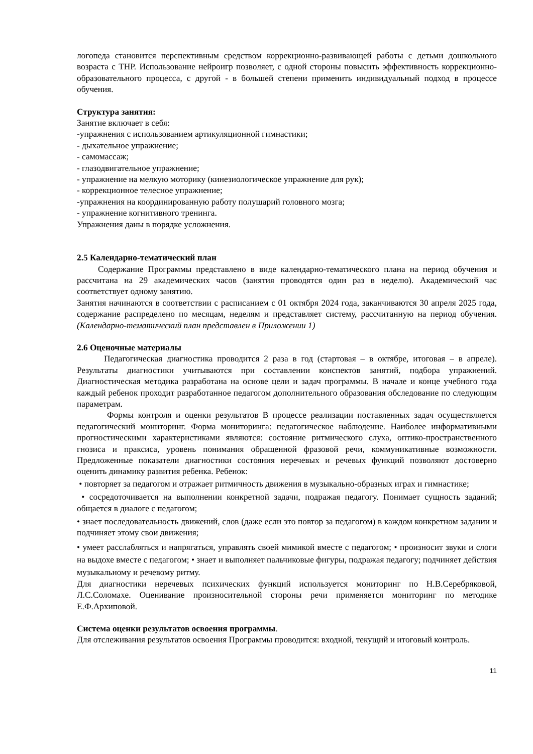логопеда становится перспективным средством коррекционно-развивающей работы с детьми дошкольного возраста с ТНР. Использование нейроигр позволяет, с одной стороны повысить эффективность коррекционно-образовательного процесса, с другой - в большей степени применить индивидуальный подход в процессе обучения.
Структура занятия:
Занятие включает в себя:
-упражнения с использованием артикуляционной гимнастики;
- дыхательное упражнение;
- самомассаж;
- глазодвигательное упражнение;
- упражнение на мелкую моторику (кинезиологическое упражнение для рук);
- коррекционное телесное упражнение;
-упражнения на координированную работу полушарий головного мозга;
- упражнение когнитивного тренинга.
Упражнения даны в порядке усложнения.
2.5 Календарно-тематический план
Содержание Программы представлено в виде календарно-тематического плана на период обучения и рассчитана на 29 академических часов (занятия проводятся один раз в неделю). Академический час соответствует одному занятию.
Занятия начинаются в соответствии с расписанием с 01 октября 2024 года, заканчиваются 30 апреля 2025 года, содержание распределено по месяцам, неделям и представляет систему, рассчитанную на период обучения. (Календарно-тематический план представлен в Приложении 1)
2.6 Оценочные материалы
Педагогическая диагностика проводится 2 раза в год (стартовая – в октябре, итоговая – в апреле). Результаты диагностики учитываются при составлении конспектов занятий, подбора упражнений. Диагностическая методика разработана на основе цели и задач программы. В начале и конце учебного года каждый ребенок проходит разработанное педагогом дополнительного образования обследование по следующим параметрам.
Формы контроля и оценки результатов В процессе реализации поставленных задач осуществляется педагогический мониторинг. Форма мониторинга: педагогическое наблюдение. Наиболее информативными прогностическими характеристиками являются: состояние ритмического слуха, оптико-пространственного гнозиса и праксиса, уровень понимания обращенной фразовой речи, коммуникативные возможности. Предложенные показатели диагностики состояния неречевых и речевых функций позволяют достоверно оценить динамику развития ребенка. Ребенок:
• повторяет за педагогом и отражает ритмичность движения в музыкально-образных играх и гимнастике;
• сосредоточивается на выполнении конкретной задачи, подражая педагогу. Понимает сущность заданий; общается в диалоге с педагогом;
• знает последовательность движений, слов (даже если это повтор за педагогом) в каждом конкретном задании и подчиняет этому свои движения;
• умеет расслабляться и напрягаться, управлять своей мимикой вместе с педагогом; • произносит звуки и слоги на выдохе вместе с педагогом; • знает и выполняет пальчиковые фигуры, подражая педагогу; подчиняет действия музыкальному и речевому ритму.
Для диагностики неречевых психических функций используется мониторинг по Н.В.Серебряковой, Л.С.Соломахе. Оценивание произносительной стороны речи применяется мониторинг по методике Е.Ф.Архиповой.
Система оценки результатов освоения программы.
Для отслеживания результатов освоения Программы проводится: входной, текущий и итоговый контроль.
11